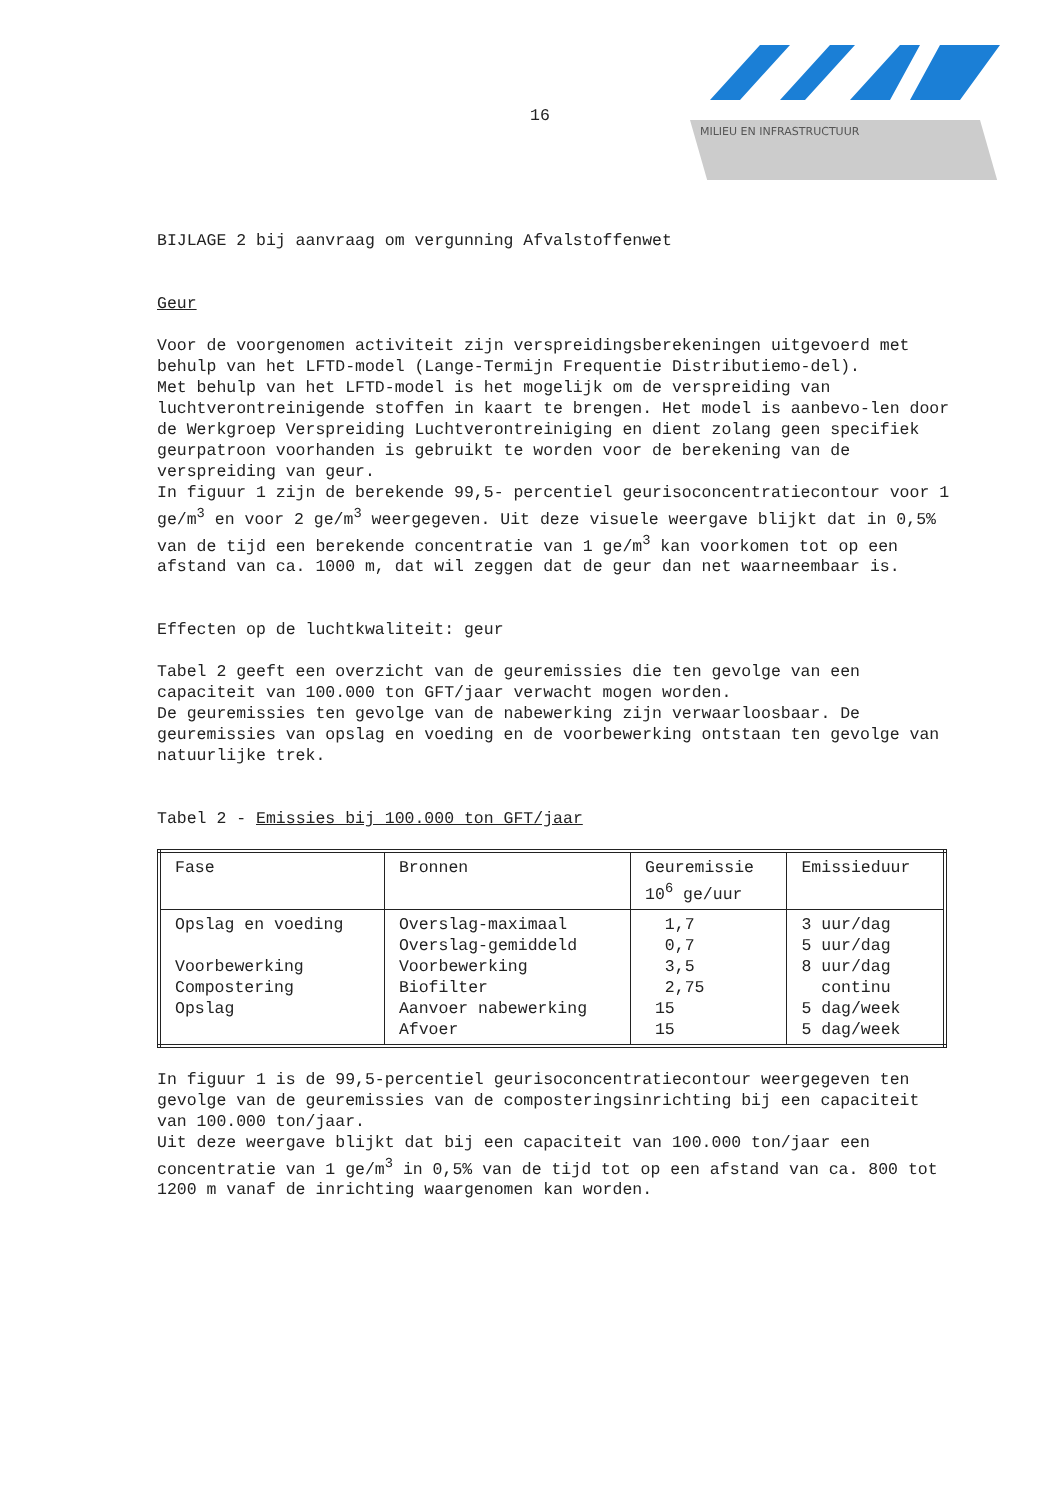16
MILIEU EN INFRASTRUCTUUR
BIJLAGE 2 bij aanvraag om vergunning Afvalstoffenwet
Geur
Voor de voorgenomen activiteit zijn verspreidingsberekeningen uitgevoerd met behulp van het LFTD-model (Lange-Termijn Frequentie Distributiemo-del).
Met behulp van het LFTD-model is het mogelijk om de verspreiding van luchtverontreinigende stoffen in kaart te brengen. Het model is aanbevo-len door de Werkgroep Verspreiding Luchtverontreiniging en dient zolang geen specifiek geurpatroon voorhanden is gebruikt te worden voor de berekening van de verspreiding van geur.
In figuur 1 zijn de berekende 99,5- percentiel geurisoconcentratiecontour voor 1 ge/m<sup>3</sup> en voor 2 ge/m<sup>3</sup> weergegeven. Uit deze visuele weergave blijkt dat in 0,5% van de tijd een berekende concentratie van 1 ge/m<sup>3</sup> kan voorkomen tot op een afstand van ca. 1000 m, dat wil zeggen dat de geur dan net waarneembaar is.
Effecten op de luchtkwaliteit: geur
Tabel 2 geeft een overzicht van de geuremissies die ten gevolge van een capaciteit van 100.000 ton GFT/jaar verwacht mogen worden.
De geuremissies ten gevolge van de nabewerking zijn verwaarloosbaar. De geuremissies van opslag en voeding en de voorbewerking ontstaan ten gevolge van natuurlijke trek.
Tabel 2 - Emissies bij 100.000 ton GFT/jaar
| Fase | Bronnen | Geuremissie 10<sup>6</sup> ge/uur | Emissieduur |
| Opslag en voeding Voorbewerking Compostering Opslag | Overslag-maximaal Overslag-gemiddeld Voorbewerking Biofilter Aanvoer nabewerking Afvoer | 1,7 0,7 3,5 2,75 15 15 | 3 uur/dag 5 uur/dag 8 uur/dag continu 5 dag/week 5 dag/week |
In figuur 1 is de 99,5-percentiel geurisoconcentratiecontour weergegeven ten gevolge van de geuremissies van de composteringsinrichting bij een capaciteit van 100.000 ton/jaar.
Uit deze weergave blijkt dat bij een capaciteit van 100.000 ton/jaar een concentratie van 1 ge/m<sup>3</sup> in 0,5% van de tijd tot op een afstand van ca. 800 tot 1200 m vanaf de inrichting waargenomen kan worden.